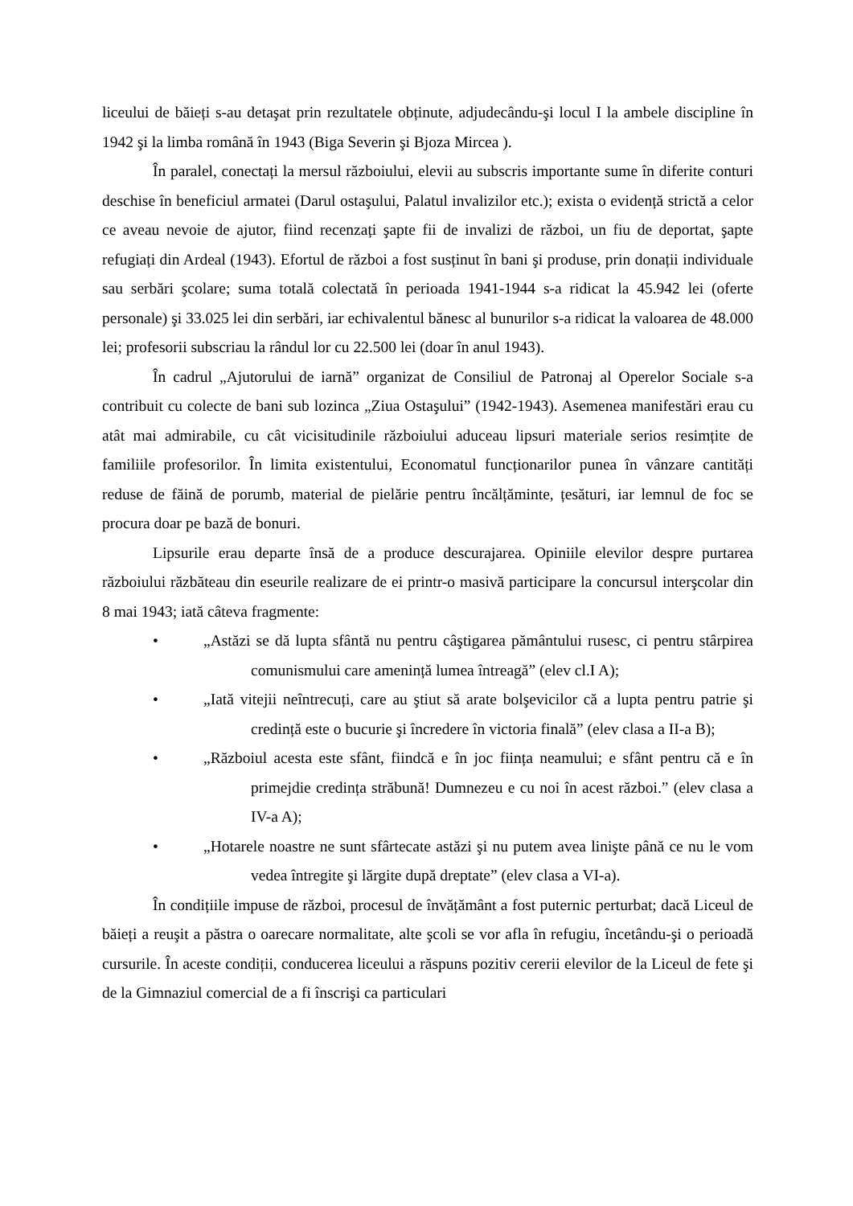liceului de băieți s-au detaşat prin rezultatele obținute, adjudecându-şi locul I la ambele discipline în 1942 şi la limba română în 1943 (Biga Severin şi Bjoza Mircea ).
În paralel, conectați la mersul războiului, elevii au subscris importante sume în diferite conturi deschise în beneficiul armatei (Darul ostaşului, Palatul invalizilor etc.); exista o evidență strictă a celor ce aveau nevoie de ajutor, fiind recenzați şapte fii de invalizi de război, un fiu de deportat, şapte refugiați din Ardeal (1943). Efortul de război a fost susținut în bani şi produse, prin donații individuale sau serbări şcolare; suma totală colectată în perioada 1941-1944 s-a ridicat la 45.942 lei (oferte personale) şi 33.025 lei din serbări, iar echivalentul bănesc al bunurilor s-a ridicat la valoarea de 48.000 lei; profesorii subscriau la rândul lor cu 22.500 lei (doar în anul 1943).
În cadrul „Ajutorului de iarnă” organizat de Consiliul de Patronaj al Operelor Sociale s-a contribuit cu colecte de bani sub lozinca „Ziua Ostaşului” (1942-1943). Asemenea manifestări erau cu atât mai admirabile, cu cât vicisitudinile războiului aduceau lipsuri materiale serios resimțite de familiile profesorilor. În limita existentului, Economatul funcționarilor punea în vânzare cantități reduse de făină de porumb, material de pielărie pentru încălțăminte, țesături, iar lemnul de foc se procura doar pe bază de bonuri.
Lipsurile erau departe însă de a produce descurajarea. Opiniile elevilor despre purtarea războiului răzbăteau din eseurile realizare de ei printr-o masivă participare la concursul interşcolar din 8 mai 1943; iată câteva fragmente:
• „Astăzi se dă lupta sfântă nu pentru câştigarea pământului rusesc, ci pentru stârpirea comunismului care amenință lumea întreagă” (elev cl.I A);
• „Iată vitejii neîntrecuți, care au ştiut să arate bolşevicilor că a lupta pentru patrie şi credință este o bucurie şi încredere în victoria finală” (elev clasa a II-a B);
• „Războiul acesta este sfânt, fiindcă e în joc ființa neamului; e sfânt pentru că e în primejdie credința străbună! Dumnezeu e cu noi în acest război.” (elev clasa a IV-a A);
• „Hotarele noastre ne sunt sfârtecate astăzi şi nu putem avea linişte până ce nu le vom vedea întregite şi lărgite după dreptate” (elev clasa a VI-a).
În condițiile impuse de război, procesul de învățământ a fost puternic perturbat; dacă Liceul de băieți a reuşit a păstra o oarecare normalitate, alte şcoli se vor afla în refugiu, încetându-şi o perioadă cursurile. În aceste condiții, conducerea liceului a răspuns pozitiv cererii elevilor de la Liceul de fete şi de la Gimnaziul comercial de a fi înscrişi ca particulari